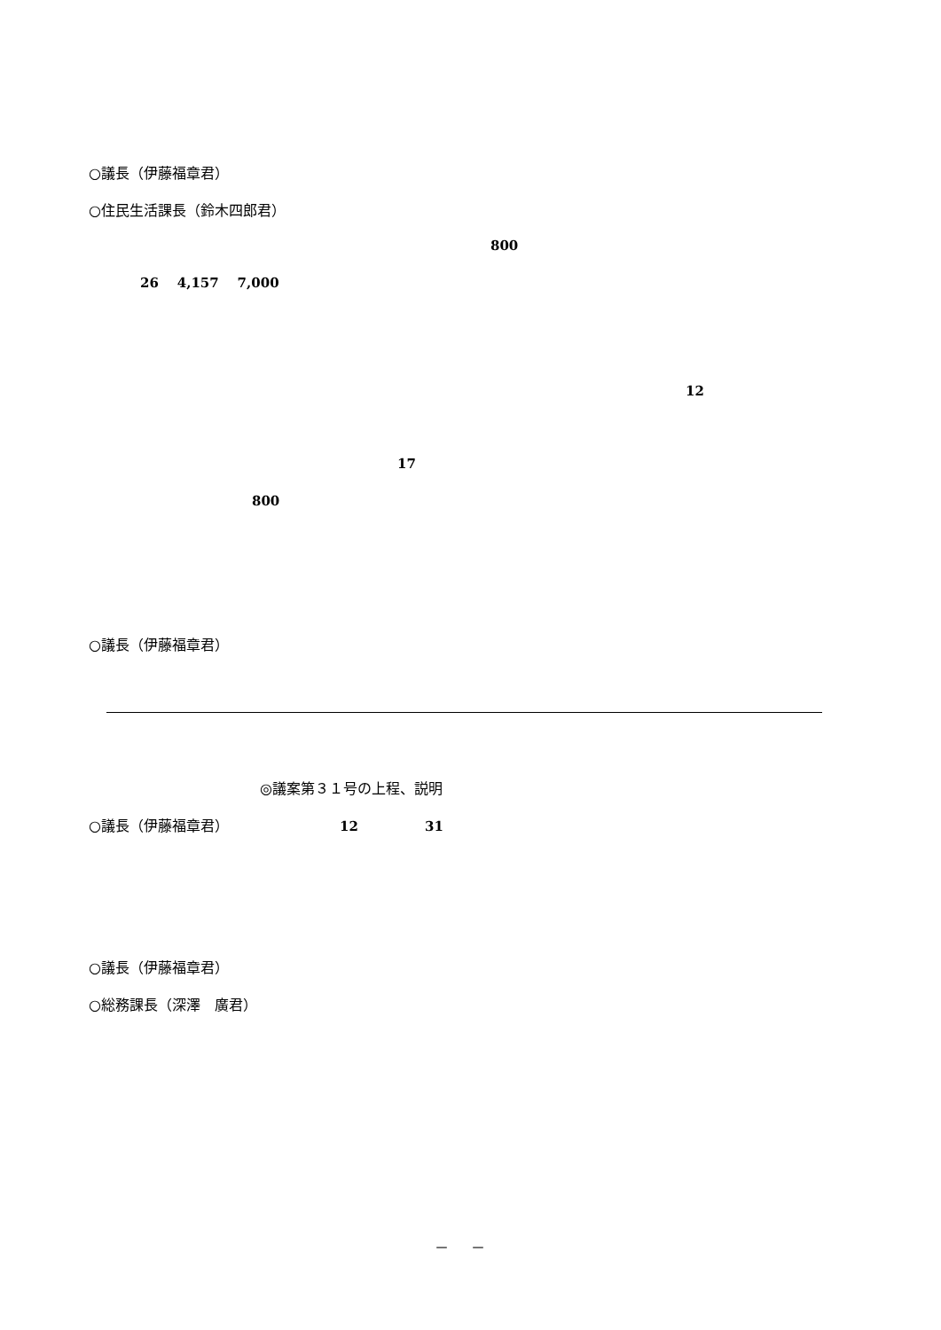○議長（伊藤福章君）
○住民生活課長（鈴木四郎君）
800
26 4,157 7,000
12
17
800
○議長（伊藤福章君）
◎議案第３１号の上程、説明
○議長（伊藤福章君） 12 31
○議長（伊藤福章君）
○総務課長（深澤　廣君）
－ －